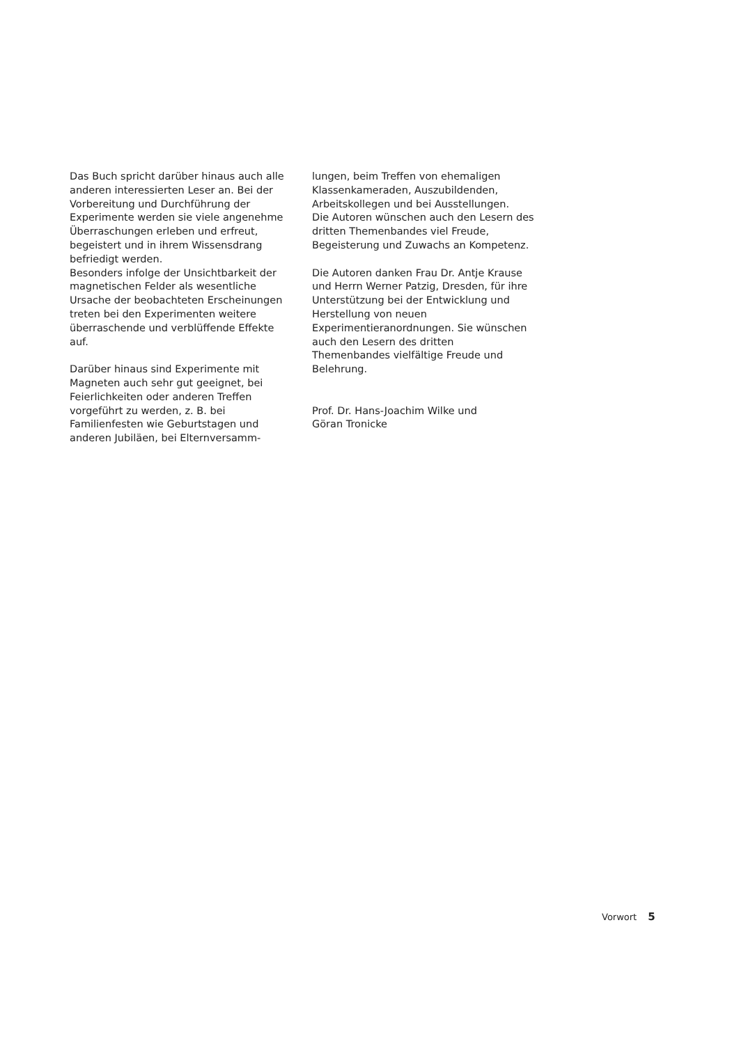Das Buch spricht darüber hinaus auch alle anderen interessierten Leser an. Bei der Vorbereitung und Durchführung der Experimente werden sie viele angenehme Überraschungen erleben und erfreut, begeistert und in ihrem Wissensdrang befriedigt werden.
Besonders infolge der Unsichtbarkeit der magnetischen Felder als wesentliche Ursache der beobachteten Erscheinungen treten bei den Experimenten weitere überraschende und verblüffende Effekte auf.
Darüber hinaus sind Experimente mit Magneten auch sehr gut geeignet, bei Feierlichkeiten oder anderen Treffen vorgeführt zu werden, z. B. bei Familienfesten wie Geburtstagen und anderen Jubiläen, bei Elternversamm-
lungen, beim Treffen von ehemaligen Klassenkameraden, Auszubildenden, Arbeitskollegen und bei Ausstellungen.
Die Autoren wünschen auch den Lesern des dritten Themenbandes viel Freude, Begeisterung und Zuwachs an Kompetenz.
Die Autoren danken Frau Dr. Antje Krause und Herrn Werner Patzig, Dresden, für ihre Unterstützung bei der Entwicklung und Herstellung von neuen Experimentieranordnungen. Sie wünschen auch den Lesern des dritten Themenbandes vielfältige Freude und Belehrung.
Prof. Dr. Hans-Joachim Wilke und
Göran Tronicke
Vorwort 5